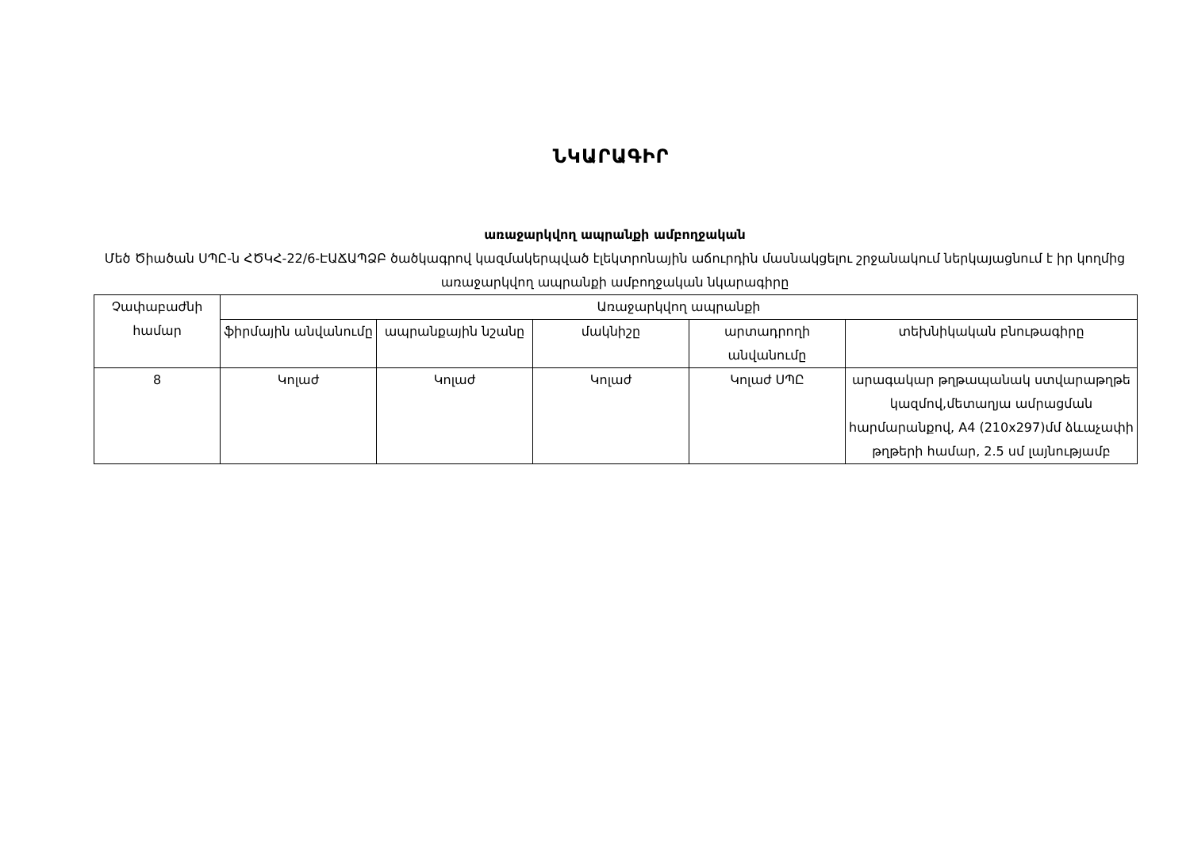ՆԿԱՐԱԳԻՐ
առաջարկվող ապրանքի ամբողջական
Մեծ Ծիածան ՍՊԸ-ն ՀԾԿՀ-22/6-ԷԱՃԱՊՁԲ ծածկագրով կազմակերպված էլեկտրոնային աճուրդին մասնակցելու շրջանակում ներկայացնում է իր կողմից առաջարկվող ապրանքի ամբողջական նկարագիրը
| Չափաբաժնի համար | Առաջարկվող ապրանքի | | | | |
| --- | --- | --- | --- | --- | --- |
| | ֆիրմային անվանումը | ապրանքային նշանը | մակնիշը | արտադրողի անվանումը | տեխնիկական բնութագիրը |
| 8 | Կոլաժ | Կոլաժ | Կոլաժ | Կոլաժ ՍՊԸ | արագակար թղթապանակ ստվարաթղթե կազմով,մետաղյա ամրացման հարմարանքով, A4 (210x297)մմ ձևաչափի թղթերի համար, 2.5 սմ լայնությամբ |